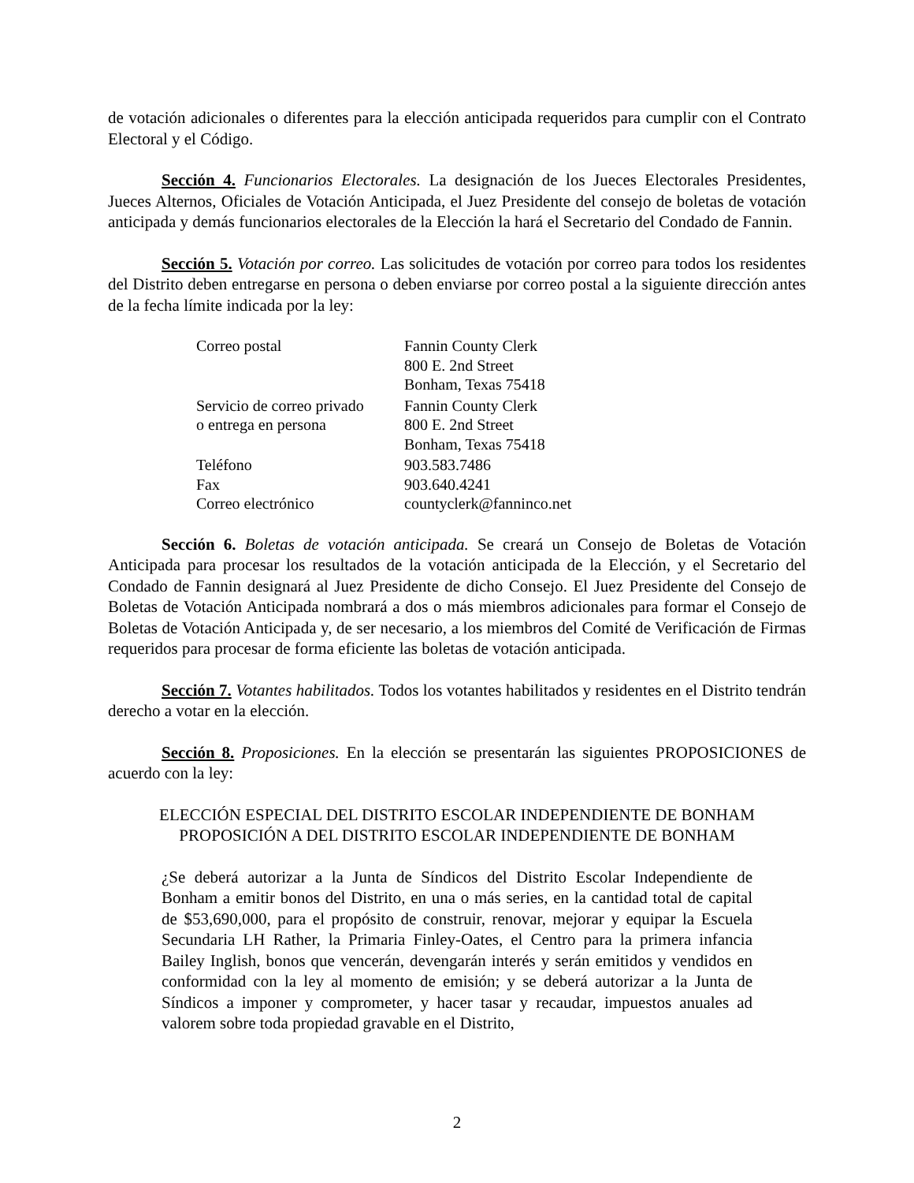de votación adicionales o diferentes para la elección anticipada requeridos para cumplir con el Contrato Electoral y el Código.
Sección 4. Funcionarios Electorales. La designación de los Jueces Electorales Presidentes, Jueces Alternos, Oficiales de Votación Anticipada, el Juez Presidente del consejo de boletas de votación anticipada y demás funcionarios electorales de la Elección la hará el Secretario del Condado de Fannin.
Sección 5. Votación por correo. Las solicitudes de votación por correo para todos los residentes del Distrito deben entregarse en persona o deben enviarse por correo postal a la siguiente dirección antes de la fecha límite indicada por la ley:
| Correo postal | Fannin County Clerk 800 E. 2nd Street Bonham, Texas 75418 |
| Servicio de correo privado o entrega en persona | Fannin County Clerk 800 E. 2nd Street Bonham, Texas 75418 |
| Teléfono | 903.583.7486 |
| Fax | 903.640.4241 |
| Correo electrónico | countyclerk@fanninco.net |
Sección 6. Boletas de votación anticipada. Se creará un Consejo de Boletas de Votación Anticipada para procesar los resultados de la votación anticipada de la Elección, y el Secretario del Condado de Fannin designará al Juez Presidente de dicho Consejo. El Juez Presidente del Consejo de Boletas de Votación Anticipada nombrará a dos o más miembros adicionales para formar el Consejo de Boletas de Votación Anticipada y, de ser necesario, a los miembros del Comité de Verificación de Firmas requeridos para procesar de forma eficiente las boletas de votación anticipada.
Sección 7. Votantes habilitados. Todos los votantes habilitados y residentes en el Distrito tendrán derecho a votar en la elección.
Sección 8. Proposiciones. En la elección se presentarán las siguientes PROPOSICIONES de acuerdo con la ley:
ELECCIÓN ESPECIAL DEL DISTRITO ESCOLAR INDEPENDIENTE DE BONHAM
PROPOSICIÓN A DEL DISTRITO ESCOLAR INDEPENDIENTE DE BONHAM
¿Se deberá autorizar a la Junta de Síndicos del Distrito Escolar Independiente de Bonham a emitir bonos del Distrito, en una o más series, en la cantidad total de capital de $53,690,000, para el propósito de construir, renovar, mejorar y equipar la Escuela Secundaria LH Rather, la Primaria Finley-Oates, el Centro para la primera infancia Bailey Inglish, bonos que vencerán, devengarán interés y serán emitidos y vendidos en conformidad con la ley al momento de emisión; y se deberá autorizar a la Junta de Síndicos a imponer y comprometer, y hacer tasar y recaudar, impuestos anuales ad valorem sobre toda propiedad gravable en el Distrito,
2